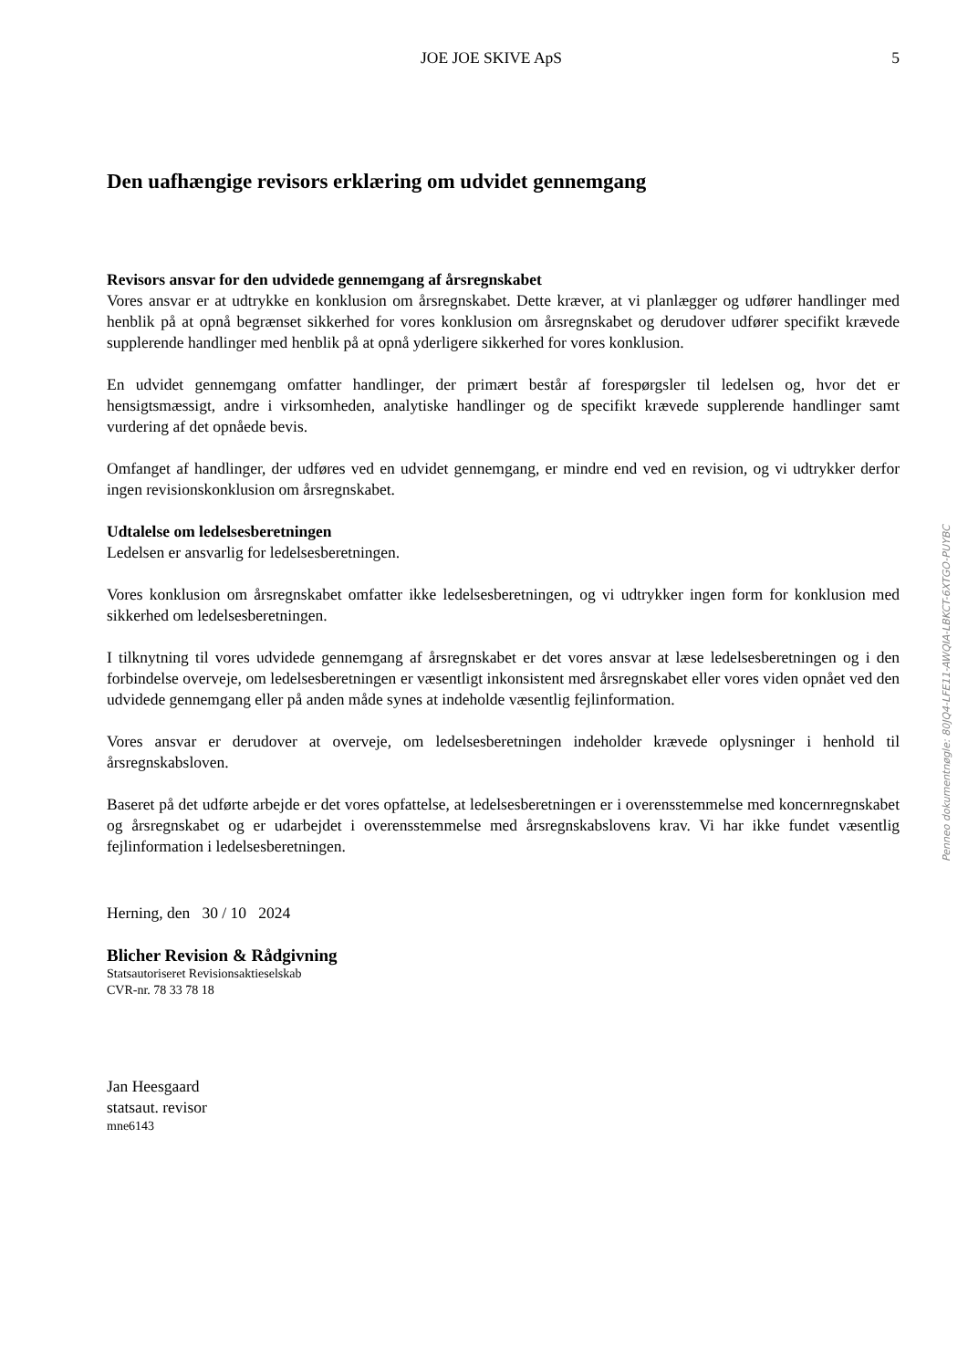JOE JOE SKIVE ApS 5
Den uafhængige revisors erklæring om udvidet gennemgang
Revisors ansvar for den udvidede gennemgang af årsregnskabet
Vores ansvar er at udtrykke en konklusion om årsregnskabet. Dette kræver, at vi planlægger og udfører handlinger med henblik på at opnå begrænset sikkerhed for vores konklusion om årsregnskabet og derudover udfører specifikt krævede supplerende handlinger med henblik på at opnå yderligere sikkerhed for vores konklusion.
En udvidet gennemgang omfatter handlinger, der primært består af forespørgsler til ledelsen og, hvor det er hensigtsmæssigt, andre i virksomheden, analytiske handlinger og de specifikt krævede supplerende handlinger samt vurdering af det opnåede bevis.
Omfanget af handlinger, der udføres ved en udvidet gennemgang, er mindre end ved en revision, og vi udtrykker derfor ingen revisionskonklusion om årsregnskabet.
Udtalelse om ledelsesberetningen
Ledelsen er ansvarlig for ledelsesberetningen.
Vores konklusion om årsregnskabet omfatter ikke ledelsesberetningen, og vi udtrykker ingen form for konklusion med sikkerhed om ledelsesberetningen.
I tilknytning til vores udvidede gennemgang af årsregnskabet er det vores ansvar at læse ledelsesberetningen og i den forbindelse overveje, om ledelsesberetningen er væsentligt inkonsistent med årsregnskabet eller vores viden opnået ved den udvidede gennemgang eller på anden måde synes at indeholde væsentlig fejlinformation.
Vores ansvar er derudover at overveje, om ledelsesberetningen indeholder krævede oplysninger i henhold til årsregnskabsloven.
Baseret på det udførte arbejde er det vores opfattelse, at ledelsesberetningen er i overensstemmelse med koncernregnskabet og årsregnskabet og er udarbejdet i overensstemmelse med årsregnskabslovens krav. Vi har ikke fundet væsentlig fejlinformation i ledelsesberetningen.
Herning, den 30 / 10 2024
Blicher Revision & Rådgivning
Statsautoriseret Revisionsaktieselskab
CVR-nr. 78 33 78 18
Jan Heesgaard
statsaut. revisor
mne6143
Penneo dokumentnøgle: 80JQ4-LFE11-AWQIA-LBKCT-6XTGO-PUYBC